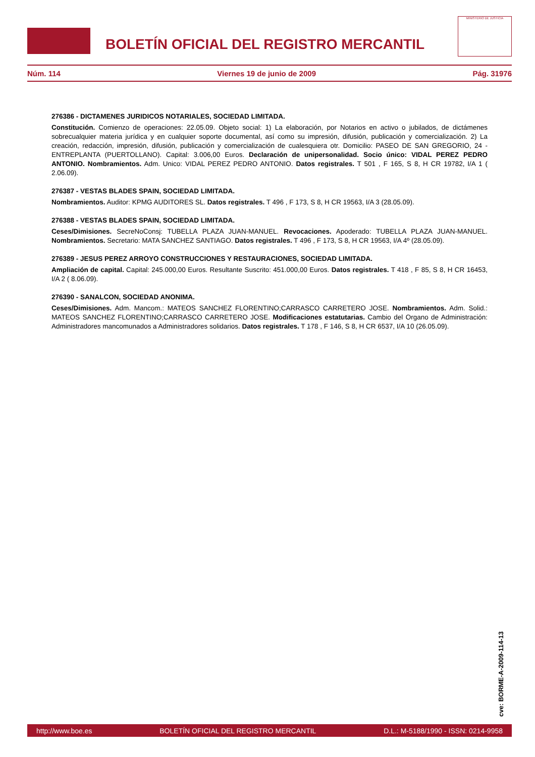BOLETÍN OFICIAL DEL REGISTRO MERCANTIL
MINISTERIO DE JUSTICIA
Núm. 114 Viernes 19 de junio de 2009 Pág. 31976
276386 - DICTAMENES JURIDICOS NOTARIALES, SOCIEDAD LIMITADA.
Constitución. Comienzo de operaciones: 22.05.09. Objeto social: 1) La elaboración, por Notarios en activo o jubilados, de dictámenes sobrecualquier materia jurídica y en cualquier soporte documental, así como su impresión, difusión, publicación y comercialización. 2) La creación, redacción, impresión, difusión, publicación y comercialización de cualesquiera otr. Domicilio: PASEO DE SAN GREGORIO, 24 - ENTREPLANTA (PUERTOLLANO). Capital: 3.006,00 Euros. Declaración de unipersonalidad. Socio único: VIDAL PEREZ PEDRO ANTONIO. Nombramientos. Adm. Unico: VIDAL PEREZ PEDRO ANTONIO. Datos registrales. T 501 , F 165, S 8, H CR 19782, I/A 1 ( 2.06.09).
276387 - VESTAS BLADES SPAIN, SOCIEDAD LIMITADA.
Nombramientos. Auditor: KPMG AUDITORES SL. Datos registrales. T 496 , F 173, S 8, H CR 19563, I/A 3 (28.05.09).
276388 - VESTAS BLADES SPAIN, SOCIEDAD LIMITADA.
Ceses/Dimisiones. SecreNoConsj: TUBELLA PLAZA JUAN-MANUEL. Revocaciones. Apoderado: TUBELLA PLAZA JUAN-MANUEL. Nombramientos. Secretario: MATA SANCHEZ SANTIAGO. Datos registrales. T 496 , F 173, S 8, H CR 19563, I/A 4º (28.05.09).
276389 - JESUS PEREZ ARROYO CONSTRUCCIONES Y RESTAURACIONES, SOCIEDAD LIMITADA.
Ampliación de capital. Capital: 245.000,00 Euros. Resultante Suscrito: 451.000,00 Euros. Datos registrales. T 418 , F 85, S 8, H CR 16453, I/A 2 ( 8.06.09).
276390 - SANALCON, SOCIEDAD ANONIMA.
Ceses/Dimisiones. Adm. Mancom.: MATEOS SANCHEZ FLORENTINO;CARRASCO CARRETERO JOSE. Nombramientos. Adm. Solid.: MATEOS SANCHEZ FLORENTINO;CARRASCO CARRETERO JOSE. Modificaciones estatutarias. Cambio del Organo de Administración: Administradores mancomunados a Administradores solidarios. Datos registrales. T 178 , F 146, S 8, H CR 6537, I/A 10 (26.05.09).
cve: BORME-A-2009-114-13
http://www.boe.es BOLETÍN OFICIAL DEL REGISTRO MERCANTIL D.L.: M-5188/1990 - ISSN: 0214-9958